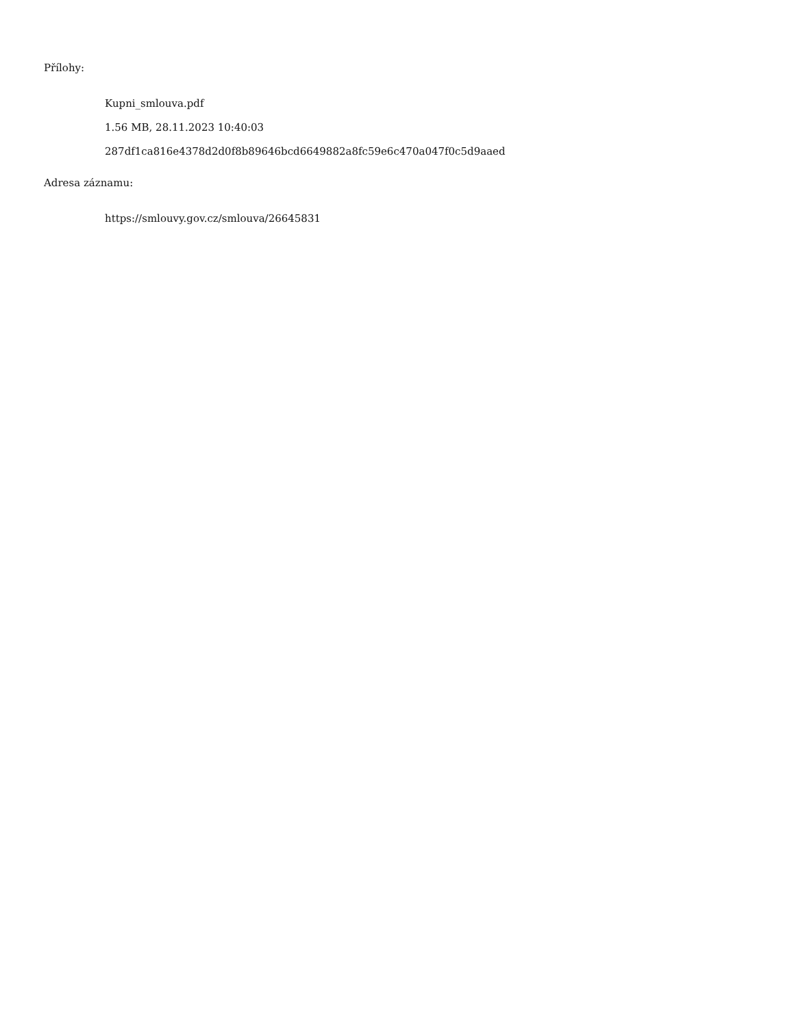Přílohy:
Kupni_smlouva.pdf
1.56 MB, 28.11.2023 10:40:03
287df1ca816e4378d2d0f8b89646bcd6649882a8fc59e6c470a047f0c5d9aaed
Adresa záznamu:
https://smlouvy.gov.cz/smlouva/26645831